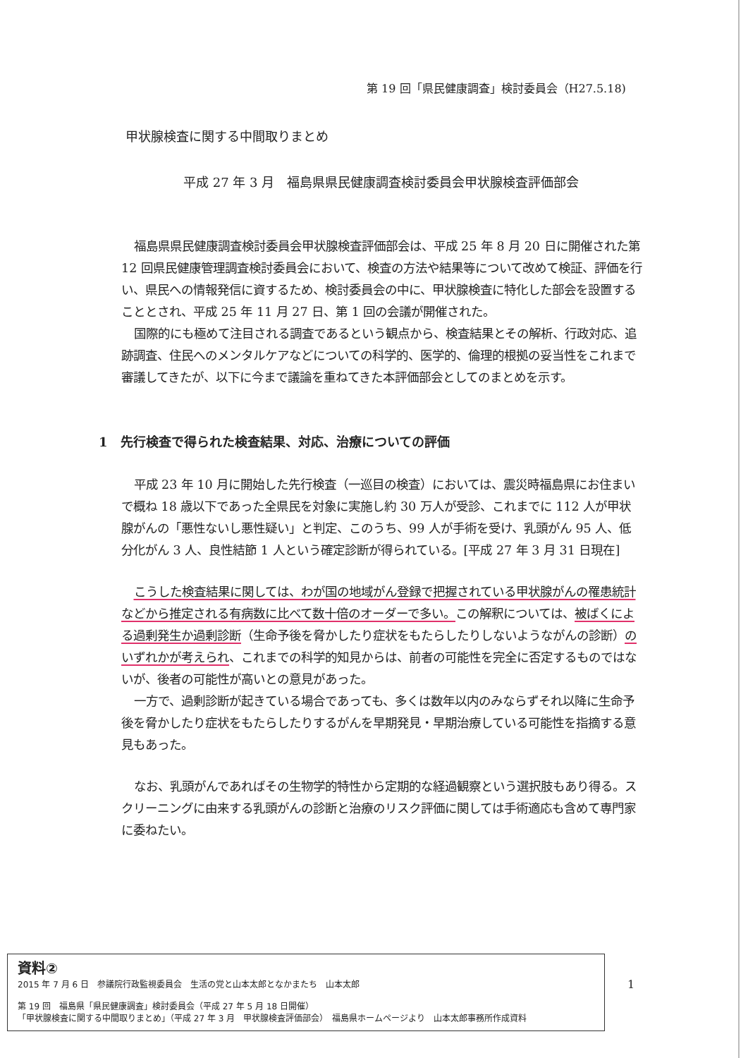第 19 回「県民健康調査」検討委員会（H27.5.18)
甲状腺検査に関する中間取りまとめ
平成 27 年 3 月　福島県県民健康調査検討委員会甲状腺検査評価部会
福島県県民健康調査検討委員会甲状腺検査評価部会は、平成 25 年 8 月 20 日に開催された第 12 回県民健康管理調査検討委員会において、検査の方法や結果等について改めて検証、評価を行い、県民への情報発信に資するため、検討委員会の中に、甲状腺検査に特化した部会を設置することとされ、平成 25 年 11 月 27 日、第 1 回の会議が開催された。
国際的にも極めて注目される調査であるという観点から、検査結果とその解析、行政対応、追跡調査、住民へのメンタルケアなどについての科学的、医学的、倫理的根拠の妥当性をこれまで審議してきたが、以下に今まで議論を重ねてきた本評価部会としてのまとめを示す。
1　先行検査で得られた検査結果、対応、治療についての評価
平成 23 年 10 月に開始した先行検査（一巡目の検査）においては、震災時福島県にお住まいで概ね 18 歳以下であった全県民を対象に実施し約 30 万人が受診、これまでに 112 人が甲状腺がんの「悪性ないし悪性疑い」と判定、このうち、99 人が手術を受け、乳頭がん 95 人、低分化がん 3 人、良性結節 1 人という確定診断が得られている。[平成 27 年 3 月 31 日現在]
こうした検査結果に関しては、わが国の地域がん登録で把握されている甲状腺がんの罹患統計などから推定される有病数に比べて数十倍のオーダーで多い。この解釈については、被ばくによる過剰発生か過剰診断（生命予後を脅かしたり症状をもたらしたりしないようながんの診断）のいずれかが考えられ、これまでの科学的知見からは、前者の可能性を完全に否定するものではないが、後者の可能性が高いとの意見があった。
一方で、過剰診断が起きている場合であっても、多くは数年以内のみならずそれ以降に生命予後を脅かしたり症状をもたらしたりするがんを早期発見・早期治療している可能性を指摘する意見もあった。
なお、乳頭がんであればその生物学的特性から定期的な経過観察という選択肢もあり得る。スクリーニングに由来する乳頭がんの診断と治療のリスク評価に関しては手術適応も含めて専門家に委ねたい。
資料②
2015 年 7 月 6 日　参議院行政監視委員会　生活の党と山本太郎となかまたち　山本太郎
第 19 回　福島県「県民健康調査」検討委員会（平成 27 年 5 月 18 日開催）
「甲状腺検査に関する中間取りまとめ」（平成 27 年 3 月　甲状腺検査評価部会）　福島県ホームページより　山本太郎事務所作成資料
1